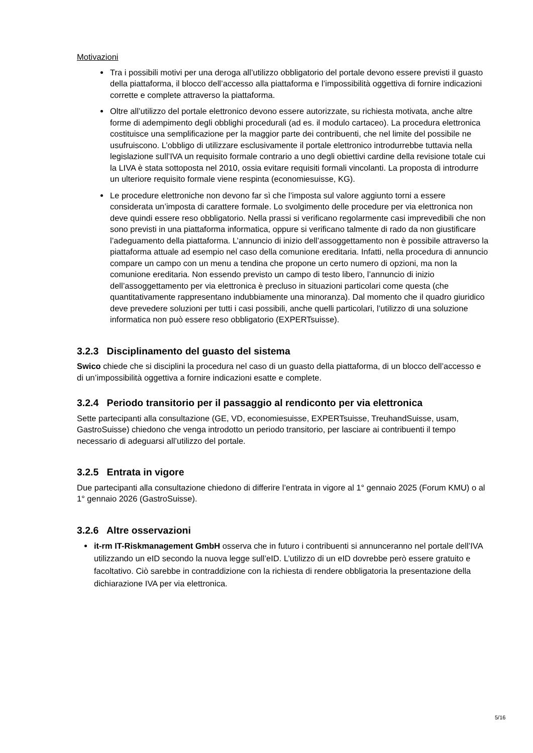Motivazioni
Tra i possibili motivi per una deroga all’utilizzo obbligatorio del portale devono essere previsti il guasto della piattaforma, il blocco dell’accesso alla piattaforma e l’impossibilità oggettiva di fornire indicazioni corrette e complete attraverso la piattaforma.
Oltre all’utilizzo del portale elettronico devono essere autorizzate, su richiesta motivata, anche altre forme di adempimento degli obblighi procedurali (ad es. il modulo cartaceo). La procedura elettronica costituisce una semplificazione per la maggior parte dei contribuenti, che nel limite del possibile ne usufruiscono. L’obbligo di utilizzare esclusivamente il portale elettronico introdurrebbe tuttavia nella legislazione sull’IVA un requisito formale contrario a uno degli obiettivi cardine della revisione totale cui la LIVA è stata sottoposta nel 2010, ossia evitare requisiti formali vincolanti. La proposta di introdurre un ulteriore requisito formale viene respinta (economiesuisse, KG).
Le procedure elettroniche non devono far sì che l’imposta sul valore aggiunto torni a essere considerata un’imposta di carattere formale. Lo svolgimento delle procedure per via elettronica non deve quindi essere reso obbligatorio. Nella prassi si verificano regolarmente casi imprevedibili che non sono previsti in una piattaforma informatica, oppure si verificano talmente di rado da non giustificare l’adeguamento della piattaforma. L’annuncio di inizio dell’assoggettamento non è possibile attraverso la piattaforma attuale ad esempio nel caso della comunione ereditaria. Infatti, nella procedura di annuncio compare un campo con un menu a tendina che propone un certo numero di opzioni, ma non la comunione ereditaria. Non essendo previsto un campo di testo libero, l’annuncio di inizio dell’assoggettamento per via elettronica è precluso in situazioni particolari come questa (che quantitativamente rappresentano indubbiamente una minoranza). Dal momento che il quadro giuridico deve prevedere soluzioni per tutti i casi possibili, anche quelli particolari, l’utilizzo di una soluzione informatica non può essere reso obbligatorio (EXPERTsuisse).
3.2.3 Disciplinamento del guasto del sistema
Swico chiede che si disciplini la procedura nel caso di un guasto della piattaforma, di un blocco dell’accesso e di un’impossibilità oggettiva a fornire indicazioni esatte e complete.
3.2.4 Periodo transitorio per il passaggio al rendiconto per via elettronica
Sette partecipanti alla consultazione (GE, VD, economiesuisse, EXPERTsuisse, TreuhandSuisse, usam, GastroSuisse) chiedono che venga introdotto un periodo transitorio, per lasciare ai contribuenti il tempo necessario di adeguarsi all’utilizzo del portale.
3.2.5 Entrata in vigore
Due partecipanti alla consultazione chiedono di differire l’entrata in vigore al 1° gennaio 2025 (Forum KMU) o al 1° gennaio 2026 (GastroSuisse).
3.2.6 Altre osservazioni
it-rm IT-Riskmanagement GmbH osserva che in futuro i contribuenti si annunceranno nel portale dell’IVA utilizzando un eID secondo la nuova legge sull’eID. L’utilizzo di un eID dovrebbe però essere gratuito e facoltativo. Ciò sarebbe in contraddizione con la richiesta di rendere obbligatoria la presentazione della dichiarazione IVA per via elettronica.
5/16